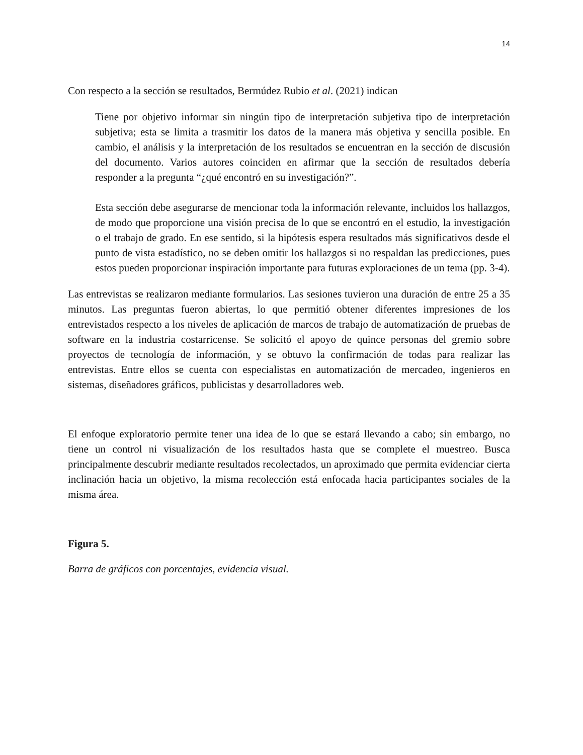14
Con respecto a la sección se resultados, Bermúdez Rubio et al. (2021) indican
Tiene por objetivo informar sin ningún tipo de interpretación subjetiva tipo de interpretación subjetiva; esta se limita a trasmitir los datos de la manera más objetiva y sencilla posible. En cambio, el análisis y la interpretación de los resultados se encuentran en la sección de discusión del documento. Varios autores coinciden en afirmar que la sección de resultados debería responder a la pregunta “¿qué encontró en su investigación?”.
Esta sección debe asegurarse de mencionar toda la información relevante, incluidos los hallazgos, de modo que proporcione una visión precisa de lo que se encontró en el estudio, la investigación o el trabajo de grado. En ese sentido, si la hipótesis espera resultados más significativos desde el punto de vista estadístico, no se deben omitir los hallazgos si no respaldan las predicciones, pues estos pueden proporcionar inspiración importante para futuras exploraciones de un tema (pp. 3-4).
Las entrevistas se realizaron mediante formularios. Las sesiones tuvieron una duración de entre 25 a 35 minutos. Las preguntas fueron abiertas, lo que permitió obtener diferentes impresiones de los entrevistados respecto a los niveles de aplicación de marcos de trabajo de automatización de pruebas de software en la industria costarricense. Se solicitó el apoyo de quince personas del gremio sobre proyectos de tecnología de información, y se obtuvo la confirmación de todas para realizar las entrevistas. Entre ellos se cuenta con especialistas en automatización de mercadeo, ingenieros en sistemas, diseñadores gráficos, publicistas y desarrolladores web.
El enfoque exploratorio permite tener una idea de lo que se estará llevando a cabo; sin embargo, no tiene un control ni visualización de los resultados hasta que se complete el muestreo. Busca principalmente descubrir mediante resultados recolectados, un aproximado que permita evidenciar cierta inclinación hacia un objetivo, la misma recolección está enfocada hacia participantes sociales de la misma área.
Figura 5.
Barra de gráficos con porcentajes, evidencia visual.